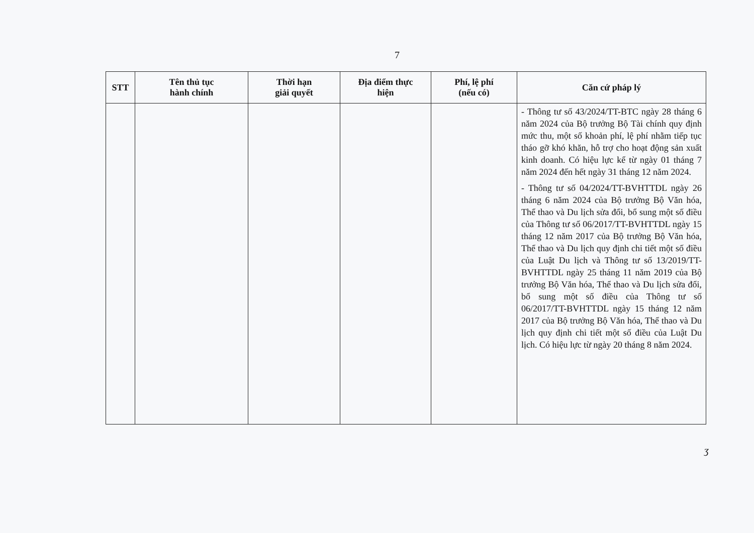7
| STT | Tên thủ tục hành chính | Thời hạn giải quyết | Địa điểm thực hiện | Phí, lệ phí (nếu có) | Căn cứ pháp lý |
| --- | --- | --- | --- | --- | --- |
| | | | | | - Thông tư số 43/2024/TT-BTC ngày 28 tháng 6 năm 2024 của Bộ trưởng Bộ Tài chính quy định mức thu, một số khoản phí, lệ phí nhằm tiếp tục tháo gỡ khó khăn, hỗ trợ cho hoạt động sản xuất kinh doanh. Có hiệu lực kể từ ngày 01 tháng 7 năm 2024 đến hết ngày 31 tháng 12 năm 2024. - Thông tư số 04/2024/TT-BVHTTDL ngày 26 tháng 6 năm 2024 của Bộ trưởng Bộ Văn hóa, Thể thao và Du lịch sửa đổi, bổ sung một số điều của Thông tư số 06/2017/TT-BVHTTDL ngày 15 tháng 12 năm 2017 của Bộ trưởng Bộ Văn hóa, Thể thao và Du lịch quy định chi tiết một số điều của Luật Du lịch và Thông tư số 13/2019/TT-BVHTTDL ngày 25 tháng 11 năm 2019 của Bộ trưởng Bộ Văn hóa, Thể thao và Du lịch sửa đổi, bổ sung một số điều của Thông tư số 06/2017/TT-BVHTTDL ngày 15 tháng 12 năm 2017 của Bộ trưởng Bộ Văn hóa, Thể thao và Du lịch quy định chi tiết một số điều của Luật Du lịch. Có hiệu lực từ ngày 20 tháng 8 năm 2024. |
ʒ